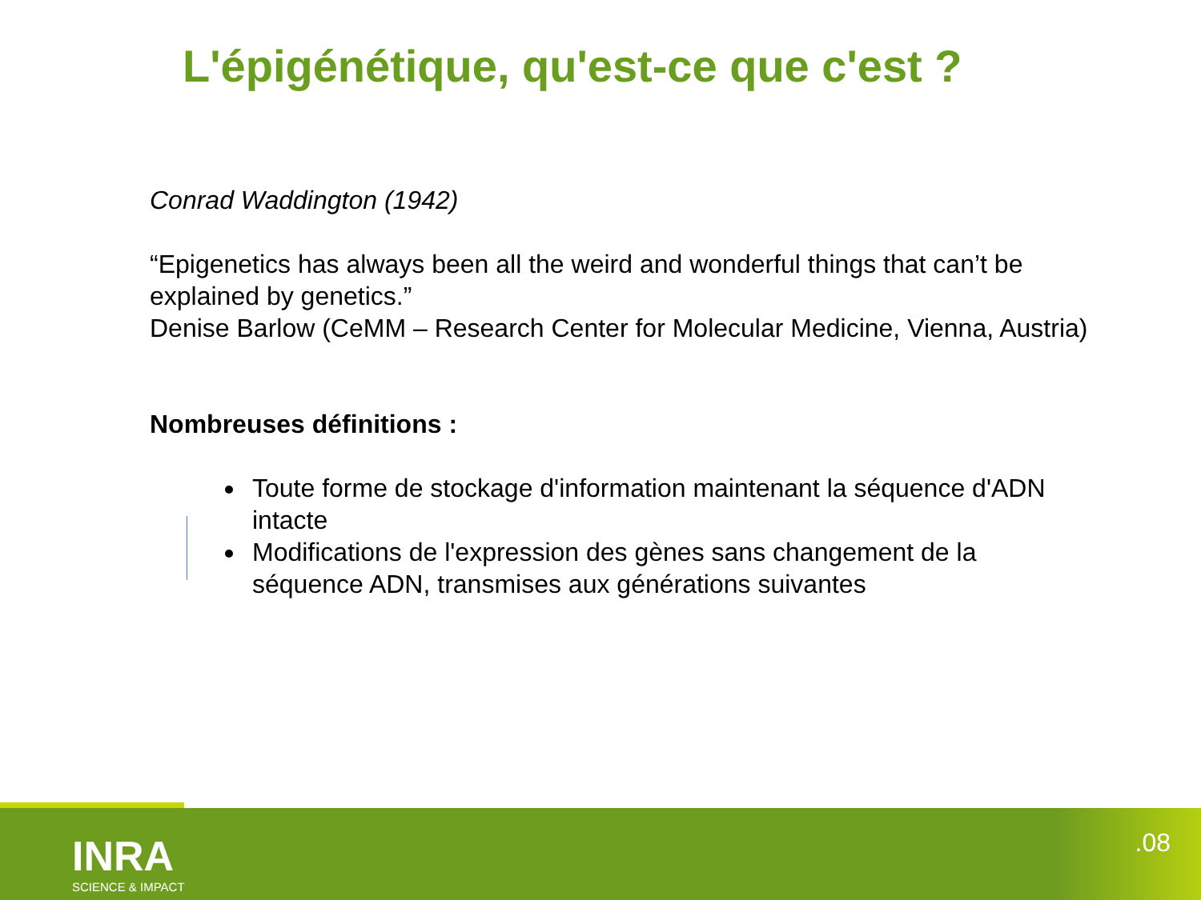L'épigénétique, qu'est-ce que c'est ?
Conrad Waddington (1942)
“Epigenetics has always been all the weird and wonderful things that can’t be explained by genetics.”
Denise Barlow (CeMM – Research Center for Molecular Medicine, Vienna, Austria)
Nombreuses définitions :
Toute forme de stockage d'information maintenant la séquence d'ADN intacte
Modifications de l'expression des gènes sans changement de la séquence ADN, transmises aux générations suivantes
INRA
SCIENCE & IMPACT
.08